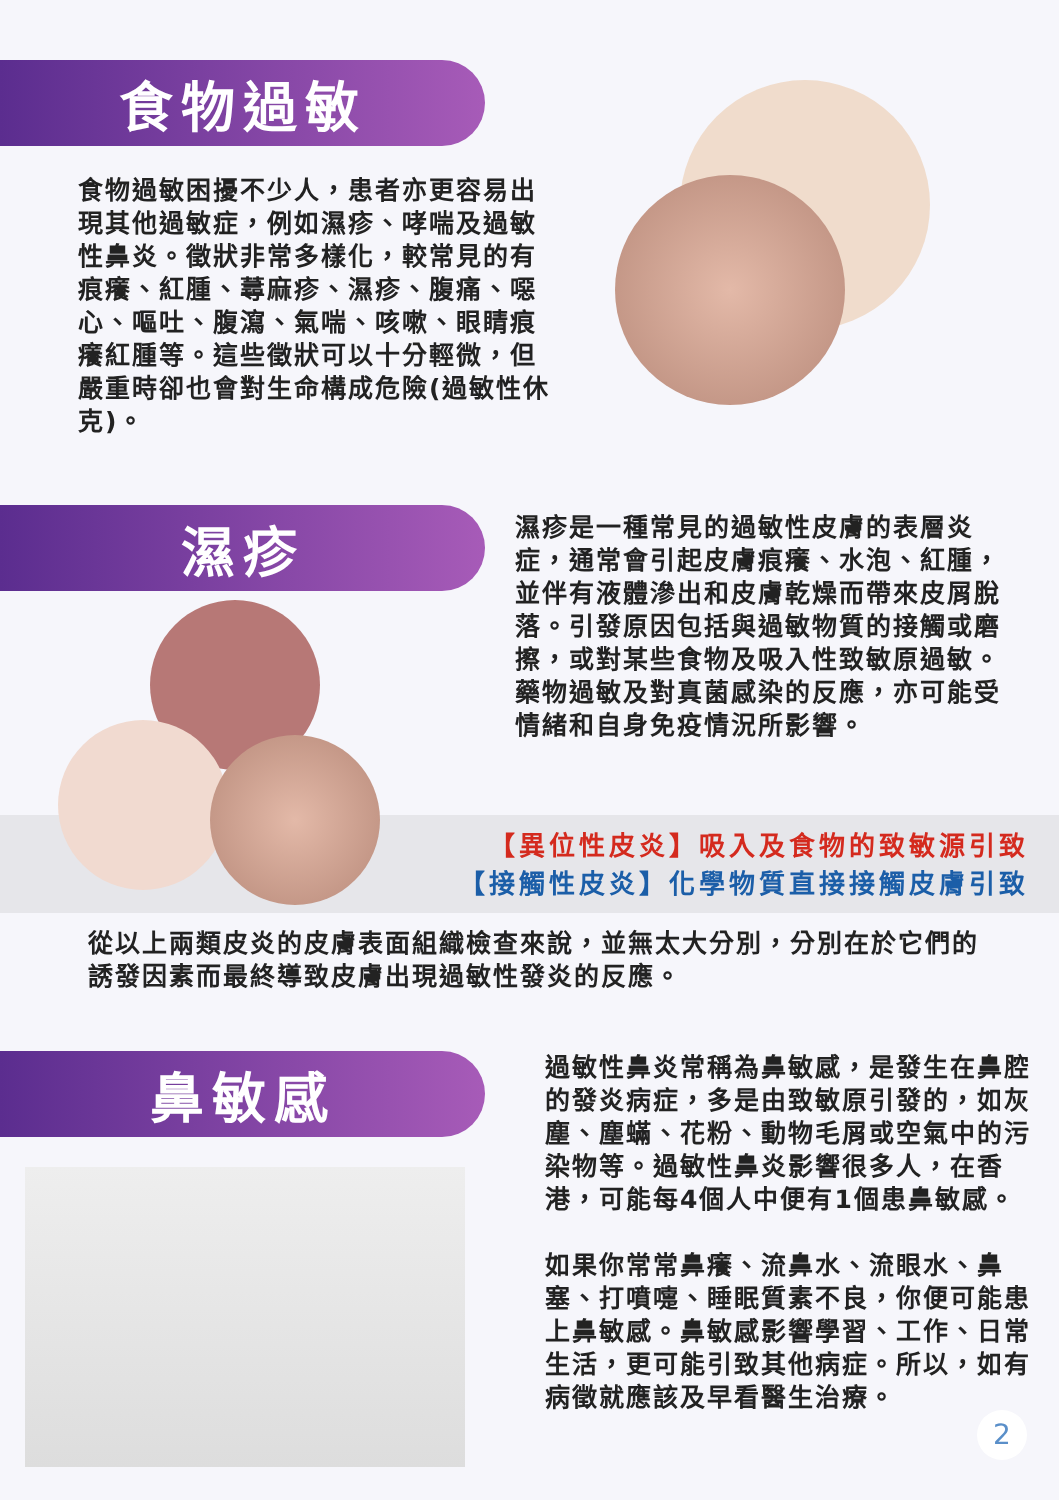食物過敏
食物過敏困擾不少人，患者亦更容易出現其他過敏症，例如濕疹、哮喘及過敏性鼻炎。徵狀非常多樣化，較常見的有痕癢、紅腫、蕁麻疹、濕疹、腹痛、噁心、嘔吐、腹瀉、氣喘、咳嗽、眼睛痕癢紅腫等。這些徵狀可以十分輕微，但嚴重時卻也會對生命構成危險(過敏性休克)。
濕疹
濕疹是一種常見的過敏性皮膚的表層炎症，通常會引起皮膚痕癢、水泡、紅腫，並伴有液體滲出和皮膚乾燥而帶來皮屑脫落。引發原因包括與過敏物質的接觸或磨擦，或對某些食物及吸入性致敏原過敏。藥物過敏及對真菌感染的反應，亦可能受情緒和自身免疫情況所影響。
【異位性皮炎】吸入及食物的致敏源引致
【接觸性皮炎】化學物質直接接觸皮膚引致
從以上兩類皮炎的皮膚表面組織檢查來說，並無太大分別，分別在於它們的誘發因素而最終導致皮膚出現過敏性發炎的反應。
鼻敏感
過敏性鼻炎常稱為鼻敏感，是發生在鼻腔的發炎病症，多是由致敏原引發的，如灰塵、塵蟎、花粉、動物毛屑或空氣中的污染物等。過敏性鼻炎影響很多人，在香港，可能每4個人中便有1個患鼻敏感。
如果你常常鼻癢、流鼻水、流眼水、鼻塞、打噴嚏、睡眠質素不良，你便可能患上鼻敏感。鼻敏感影響學習、工作、日常生活，更可能引致其他病症。所以，如有病徵就應該及早看醫生治療。
2